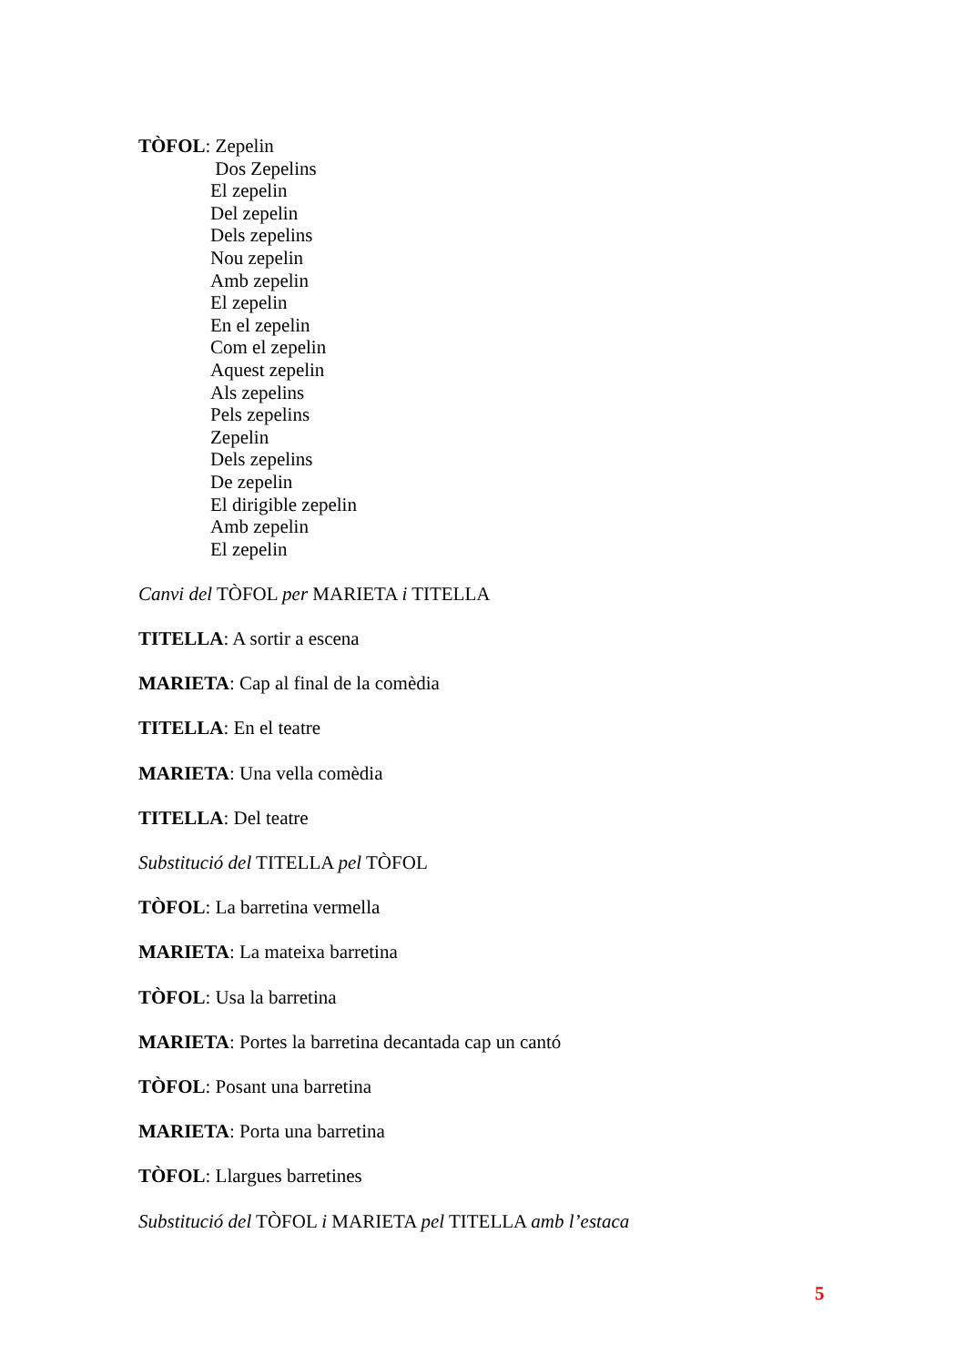TÒFOL: Zepelin
Dos Zepelins
El zepelin
Del zepelin
Dels zepelins
Nou zepelin
Amb zepelin
El zepelin
En el zepelin
Com el zepelin
Aquest zepelin
Als zepelins
Pels zepelins
Zepelin
Dels zepelins
De zepelin
El dirigible zepelin
Amb zepelin
El zepelin
Canvi del TÒFOL per MARIETA i TITELLA
TITELLA: A sortir a escena
MARIETA: Cap al final de la comèdia
TITELLA: En el teatre
MARIETA: Una vella comèdia
TITELLA: Del teatre
Substitució del TITELLA pel TÒFOL
TÒFOL: La barretina vermella
MARIETA: La mateixa barretina
TÒFOL: Usa la barretina
MARIETA: Portes la barretina decantada cap un cantó
TÒFOL: Posant una barretina
MARIETA: Porta una barretina
TÒFOL: Llargues barretines
Substitució del TÒFOL i MARIETA pel TITELLA amb l’estaca
5